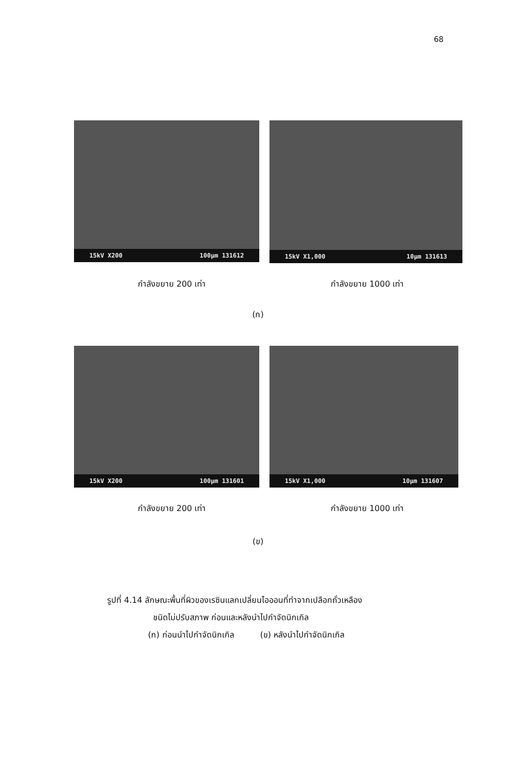68
15kV X200 100µm 131612
15kV X1,000 10µm 131613
กำลังขยาย 200 เท่า กำลังขยาย 1000 เท่า
(ก)
15kV X200 100µm 131601 15kV X1,000 10µm 131607
กำลังขยาย 200 เท่า กำลังขยาย 1000 เท่า
(ข)
รูปที่ 4.14 ลักษณะพื้นที่ผิวของเรซินแลกเปลี่ยนไอออนที่ทำจากเปลือกถั่วเหลือง
ชนิดไม่ปรับสภาพ ก่อนและหลังนำไปกำจัดนิกเกิล
(ก) ก่อนนำไปกำจัดนิกเกิล (ข) หลังนำไปกำจัดนิกเกิล